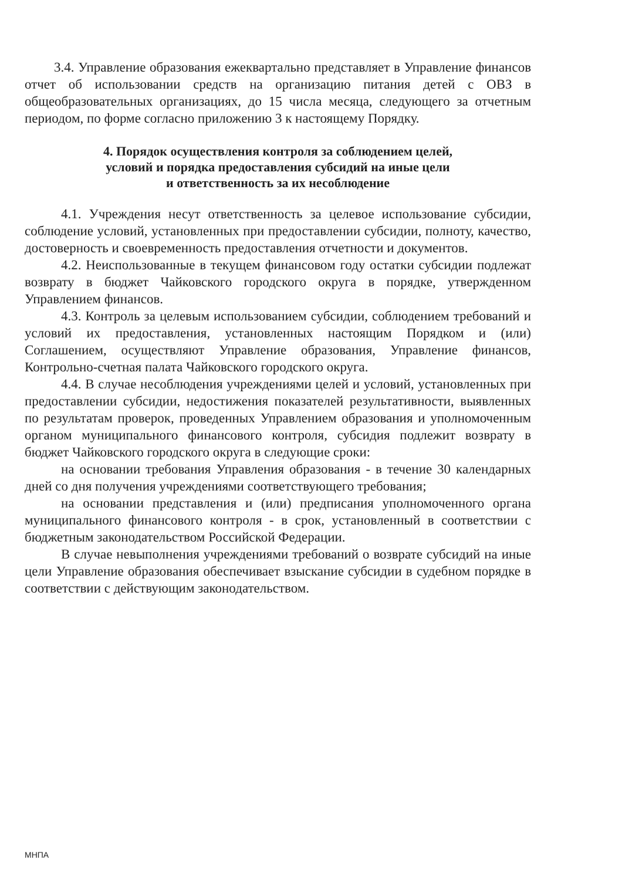3.4. Управление образования ежеквартально представляет в Управление финансов отчет об использовании средств на организацию питания детей с ОВЗ в общеобразовательных организациях, до 15 числа месяца, следующего за отчетным периодом, по форме согласно приложению 3 к настоящему Порядку.
4. Порядок осуществления контроля за соблюдением целей,
условий и порядка предоставления субсидий на иные цели
и ответственность за их несоблюдение
4.1. Учреждения несут ответственность за целевое использование субсидии, соблюдение условий, установленных при предоставлении субсидии, полноту, качество, достоверность и своевременность предоставления отчетности и документов.
4.2. Неиспользованные в текущем финансовом году остатки субсидии подлежат возврату в бюджет Чайковского городского округа в порядке, утвержденном Управлением финансов.
4.3. Контроль за целевым использованием субсидии, соблюдением требований и условий их предоставления, установленных настоящим Порядком и (или) Соглашением, осуществляют Управление образования, Управление финансов, Контрольно-счетная палата Чайковского городского округа.
4.4. В случае несоблюдения учреждениями целей и условий, установленных при предоставлении субсидии, недостижения показателей результативности, выявленных по результатам проверок, проведенных Управлением образования и уполномоченным органом муниципального финансового контроля, субсидия подлежит возврату в бюджет Чайковского городского округа в следующие сроки:
на основании требования Управления образования - в течение 30 календарных дней со дня получения учреждениями соответствующего требования;
на основании представления и (или) предписания уполномоченного органа муниципального финансового контроля - в срок, установленный в соответствии с бюджетным законодательством Российской Федерации.
В случае невыполнения учреждениями требований о возврате субсидий на иные цели Управление образования обеспечивает взыскание субсидии в судебном порядке в соответствии с действующим законодательством.
МНПА